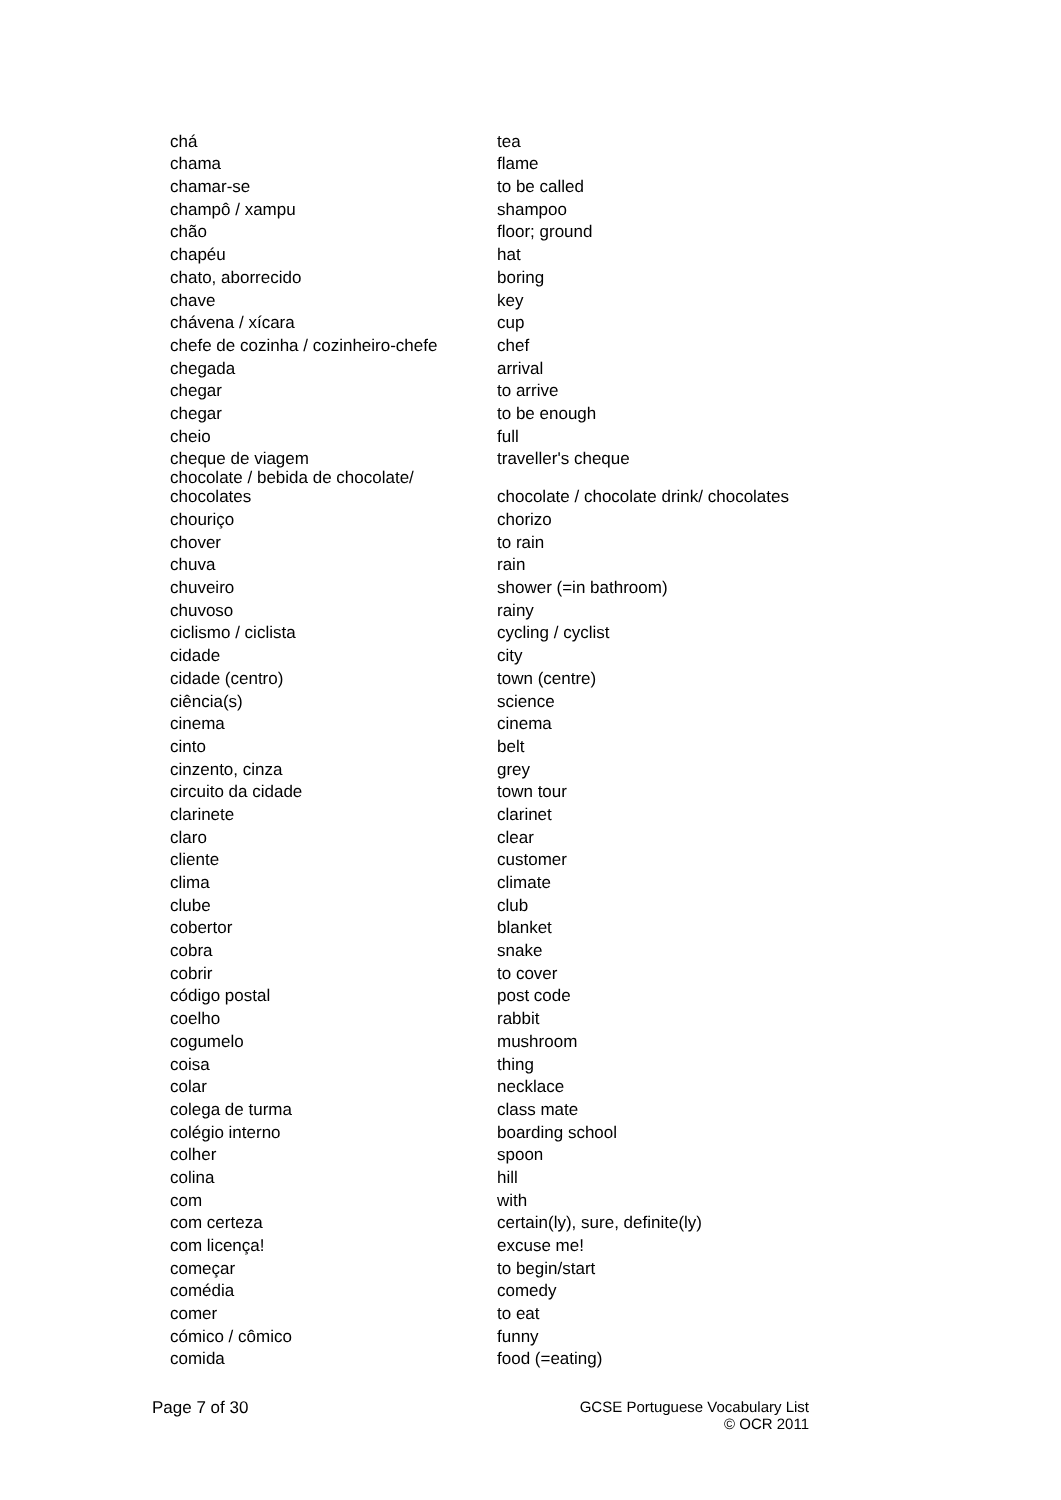| chá | tea |
| chama | flame |
| chamar-se | to be called |
| champô / xampu | shampoo |
| chão | floor; ground |
| chapéu | hat |
| chato, aborrecido | boring |
| chave | key |
| chávena / xícara | cup |
| chefe de cozinha / cozinheiro-chefe | chef |
| chegada | arrival |
| chegar | to arrive |
| chegar | to be enough |
| cheio | full |
| cheque de viagem | traveller's cheque |
| chocolate / bebida de chocolate/ chocolates | chocolate / chocolate drink/ chocolates |
| chouriço | chorizo |
| chover | to rain |
| chuva | rain |
| chuveiro | shower (=in bathroom) |
| chuvoso | rainy |
| ciclismo / ciclista | cycling / cyclist |
| cidade | city |
| cidade (centro) | town (centre) |
| ciência(s) | science |
| cinema | cinema |
| cinto | belt |
| cinzento, cinza | grey |
| circuito da cidade | town tour |
| clarinete | clarinet |
| claro | clear |
| cliente | customer |
| clima | climate |
| clube | club |
| cobertor | blanket |
| cobra | snake |
| cobrir | to cover |
| código postal | post code |
| coelho | rabbit |
| cogumelo | mushroom |
| coisa | thing |
| colar | necklace |
| colega de turma | class mate |
| colégio interno | boarding school |
| colher | spoon |
| colina | hill |
| com | with |
| com certeza | certain(ly), sure, definite(ly) |
| com licença! | excuse me! |
| começar | to begin/start |
| comédia | comedy |
| comer | to eat |
| cómico / cômico | funny |
| comida | food (=eating) |
Page 7 of 30 GCSE Portuguese Vocabulary List
© OCR 2011